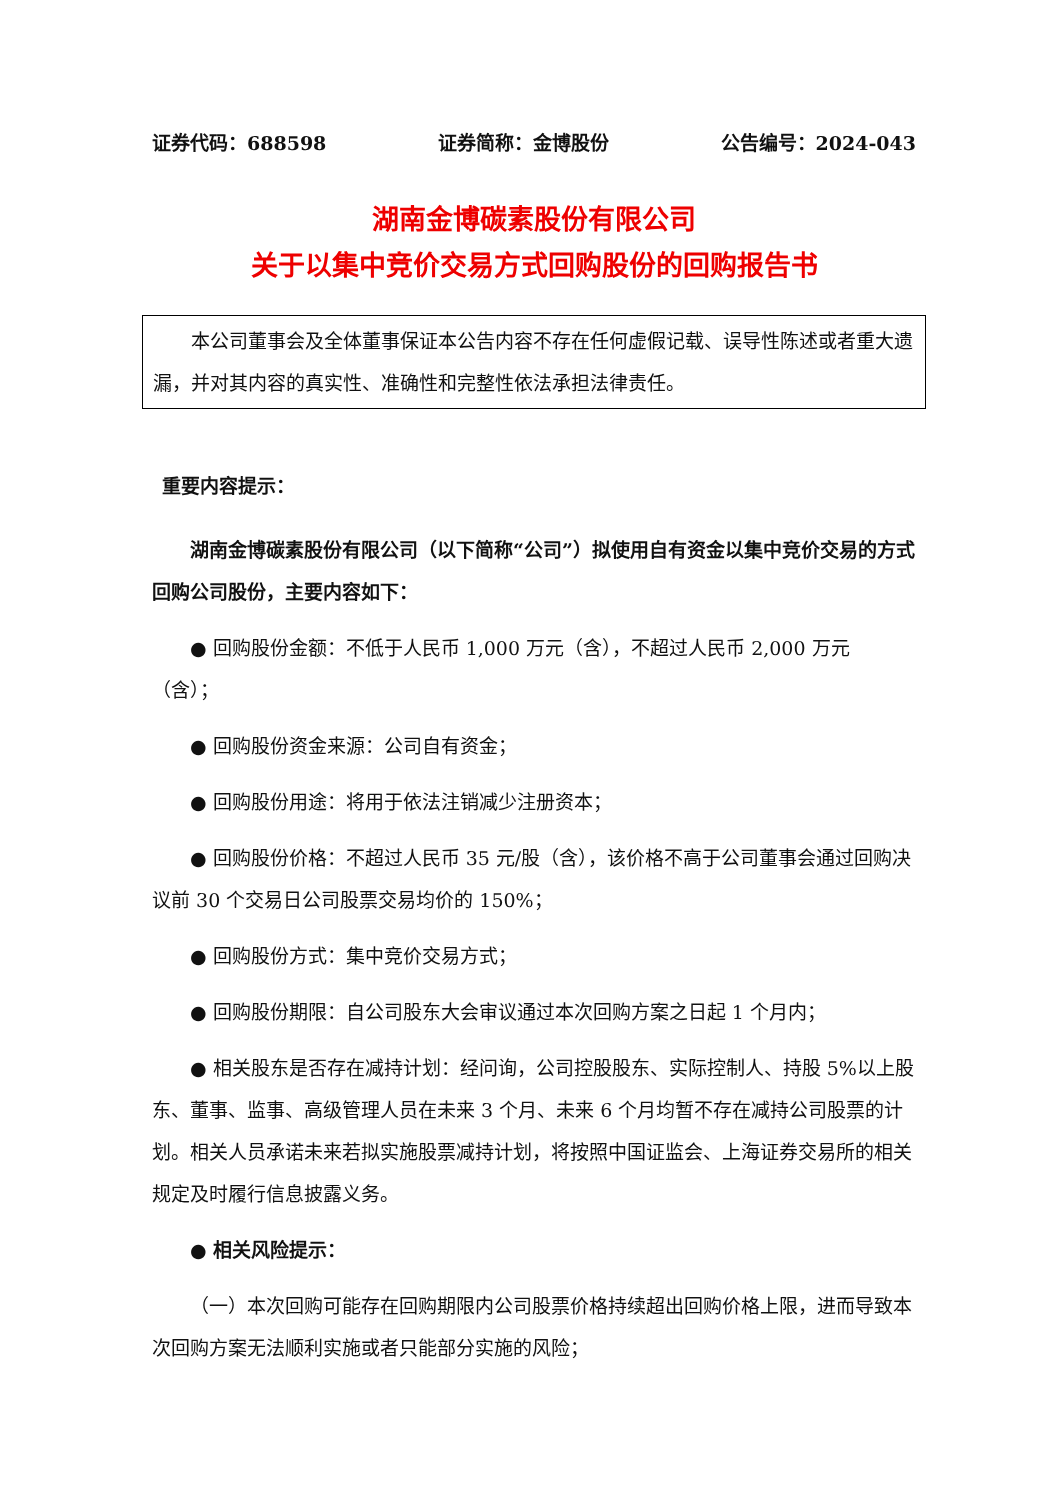证券代码：688598 证券简称：金博股份 公告编号：2024-043
湖南金博碳素股份有限公司
关于以集中竞价交易方式回购股份的回购报告书
本公司董事会及全体董事保证本公告内容不存在任何虚假记载、误导性陈述或者重大遗漏，并对其内容的真实性、准确性和完整性依法承担法律责任。
重要内容提示：
湖南金博碳素股份有限公司（以下简称“公司”）拟使用自有资金以集中竞价交易的方式回购公司股份，主要内容如下：
● 回购股份金额：不低于人民币 1,000 万元（含），不超过人民币 2,000 万元（含）；
● 回购股份资金来源：公司自有资金；
● 回购股份用途：将用于依法注销减少注册资本；
● 回购股份价格：不超过人民币 35 元/股（含），该价格不高于公司董事会通过回购决议前 30 个交易日公司股票交易均价的 150%；
● 回购股份方式：集中竞价交易方式；
● 回购股份期限：自公司股东大会审议通过本次回购方案之日起 1 个月内；
● 相关股东是否存在减持计划：经问询，公司控股股东、实际控制人、持股 5%以上股东、董事、监事、高级管理人员在未来 3 个月、未来 6 个月均暂不存在减持公司股票的计划。相关人员承诺未来若拟实施股票减持计划，将按照中国证监会、上海证券交易所的相关规定及时履行信息披露义务。
● 相关风险提示：
（一）本次回购可能存在回购期限内公司股票价格持续超出回购价格上限，进而导致本次回购方案无法顺利实施或者只能部分实施的风险；